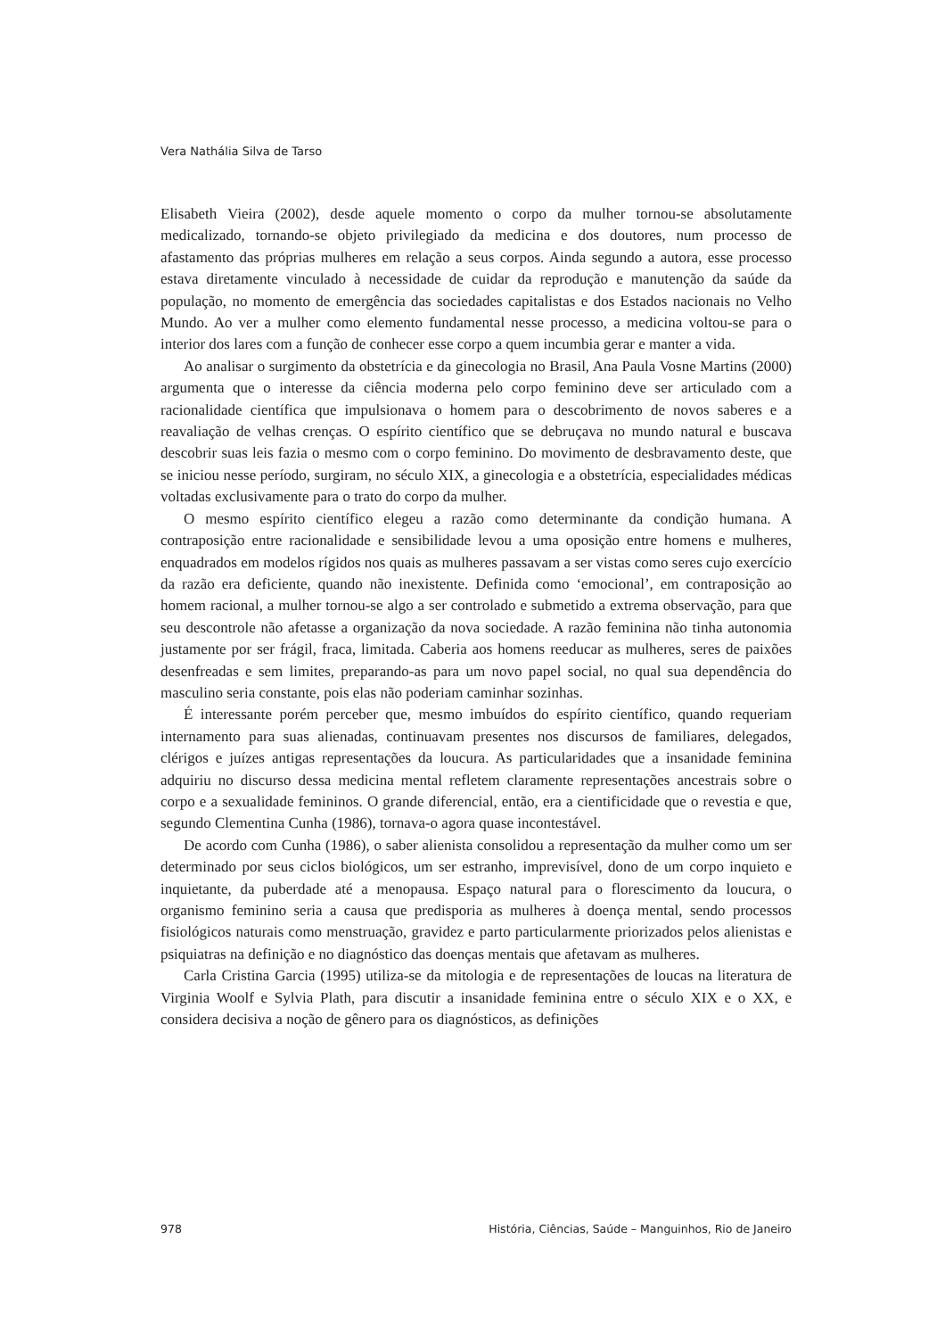Vera Nathália Silva de Tarso
Elisabeth Vieira (2002), desde aquele momento o corpo da mulher tornou-se absolutamente medicalizado, tornando-se objeto privilegiado da medicina e dos doutores, num processo de afastamento das próprias mulheres em relação a seus corpos. Ainda segundo a autora, esse processo estava diretamente vinculado à necessidade de cuidar da reprodução e manutenção da saúde da população, no momento de emergência das sociedades capitalistas e dos Estados nacionais no Velho Mundo. Ao ver a mulher como elemento fundamental nesse processo, a medicina voltou-se para o interior dos lares com a função de conhecer esse corpo a quem incumbia gerar e manter a vida.
Ao analisar o surgimento da obstetrícia e da ginecologia no Brasil, Ana Paula Vosne Martins (2000) argumenta que o interesse da ciência moderna pelo corpo feminino deve ser articulado com a racionalidade científica que impulsionava o homem para o descobrimento de novos saberes e a reavaliação de velhas crenças. O espírito científico que se debruçava no mundo natural e buscava descobrir suas leis fazia o mesmo com o corpo feminino. Do movimento de desbravamento deste, que se iniciou nesse período, surgiram, no século XIX, a ginecologia e a obstetrícia, especialidades médicas voltadas exclusivamente para o trato do corpo da mulher.
O mesmo espírito científico elegeu a razão como determinante da condição humana. A contraposição entre racionalidade e sensibilidade levou a uma oposição entre homens e mulheres, enquadrados em modelos rígidos nos quais as mulheres passavam a ser vistas como seres cujo exercício da razão era deficiente, quando não inexistente. Definida como ‘emocional’, em contraposição ao homem racional, a mulher tornou-se algo a ser controlado e submetido a extrema observação, para que seu descontrole não afetasse a organização da nova sociedade. A razão feminina não tinha autonomia justamente por ser frágil, fraca, limitada. Caberia aos homens reeducar as mulheres, seres de paixões desenfreadas e sem limites, preparando-as para um novo papel social, no qual sua dependência do masculino seria constante, pois elas não poderiam caminhar sozinhas.
É interessante porém perceber que, mesmo imbuídos do espírito científico, quando requeriam internamento para suas alienadas, continuavam presentes nos discursos de familiares, delegados, clérigos e juízes antigas representações da loucura. As particularidades que a insanidade feminina adquiriu no discurso dessa medicina mental refletem claramente representações ancestrais sobre o corpo e a sexualidade femininos. O grande diferencial, então, era a cientificidade que o revestia e que, segundo Clementina Cunha (1986), tornava-o agora quase incontestável.
De acordo com Cunha (1986), o saber alienista consolidou a representação da mulher como um ser determinado por seus ciclos biológicos, um ser estranho, imprevisível, dono de um corpo inquieto e inquietante, da puberdade até a menopausa. Espaço natural para o florescimento da loucura, o organismo feminino seria a causa que predisporia as mulheres à doença mental, sendo processos fisiológicos naturais como menstruação, gravidez e parto particularmente priorizados pelos alienistas e psiquiatras na definição e no diagnóstico das doenças mentais que afetavam as mulheres.
Carla Cristina Garcia (1995) utiliza-se da mitologia e de representações de loucas na literatura de Virginia Woolf e Sylvia Plath, para discutir a insanidade feminina entre o século XIX e o XX, e considera decisiva a noção de gênero para os diagnósticos, as definições
978 História, Ciências, Saúde – Manguinhos, Rio de Janeiro